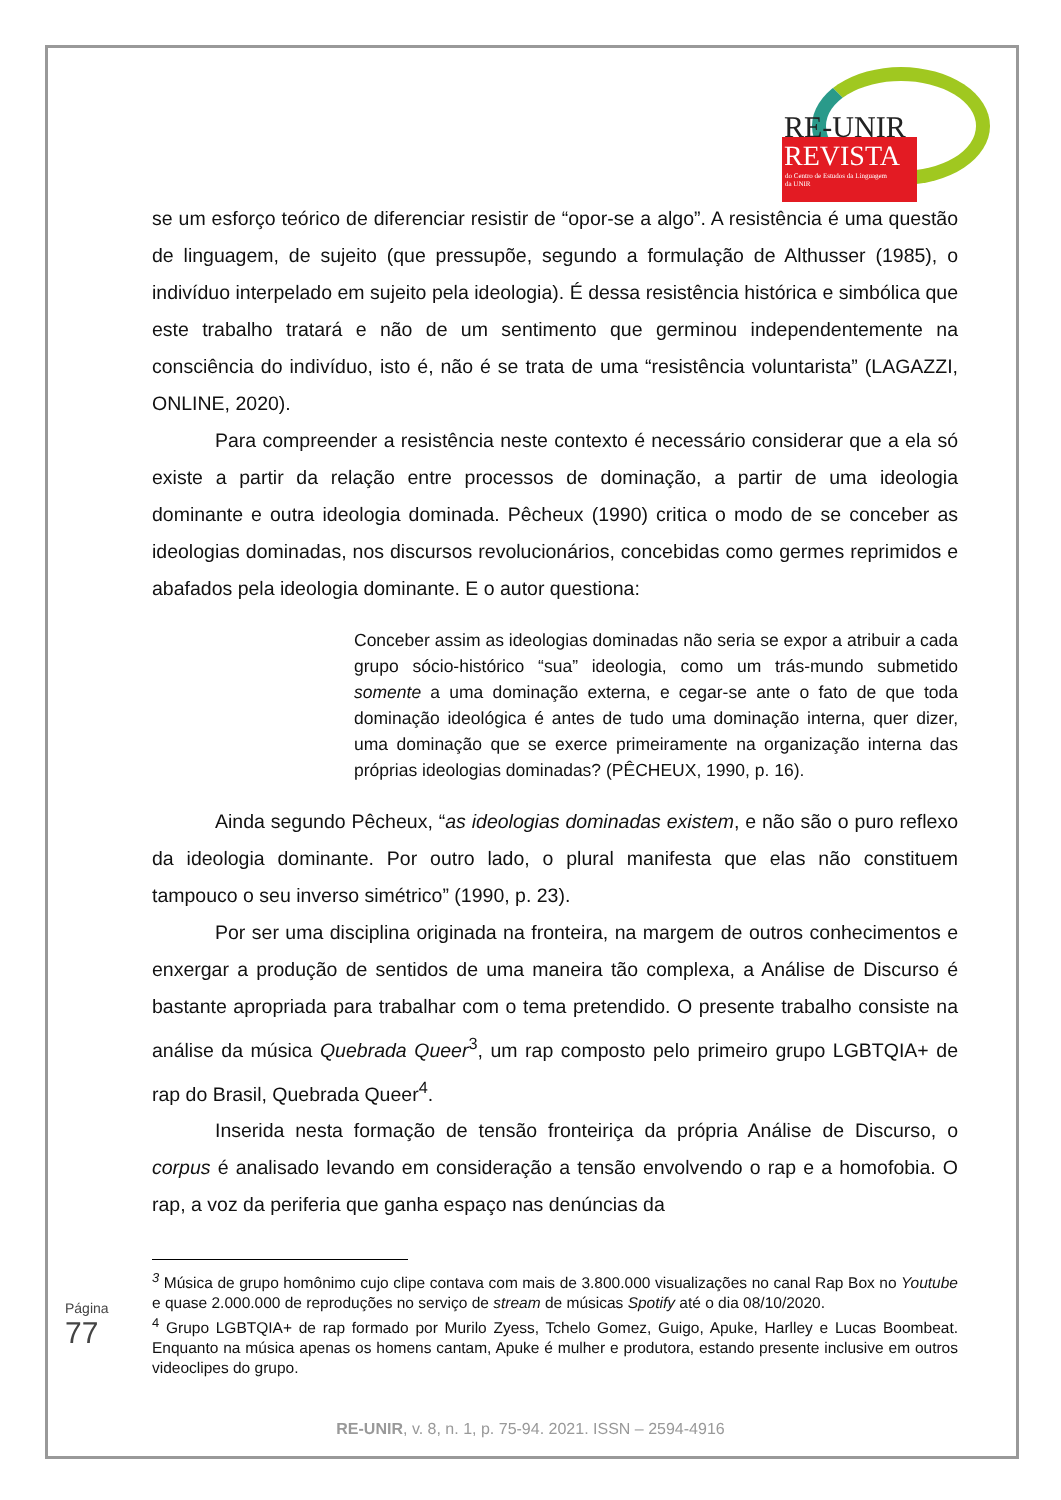RE-UNIR
REVISTA
do Centro de Estudos da Linguagem
da UNIR
se um esforço teórico de diferenciar resistir de “opor-se a algo”. A resistência é uma questão de linguagem, de sujeito (que pressupõe, segundo a formulação de Althusser (1985), o indivíduo interpelado em sujeito pela ideologia). É dessa resistência histórica e simbólica que este trabalho tratará e não de um sentimento que germinou independentemente na consciência do indivíduo, isto é, não é se trata de uma “resistência voluntarista” (LAGAZZI, ONLINE, 2020).
Para compreender a resistência neste contexto é necessário considerar que a ela só existe a partir da relação entre processos de dominação, a partir de uma ideologia dominante e outra ideologia dominada. Pêcheux (1990) critica o modo de se conceber as ideologias dominadas, nos discursos revolucionários, concebidas como germes reprimidos e abafados pela ideologia dominante. E o autor questiona:
Conceber assim as ideologias dominadas não seria se expor a atribuir a cada grupo sócio-histórico “sua” ideologia, como um trás-mundo submetido somente a uma dominação externa, e cegar-se ante o fato de que toda dominação ideológica é antes de tudo uma dominação interna, quer dizer, uma dominação que se exerce primeiramente na organização interna das próprias ideologias dominadas? (PÊCHEUX, 1990, p. 16).
Ainda segundo Pêcheux, “as ideologias dominadas existem, e não são o puro reflexo da ideologia dominante. Por outro lado, o plural manifesta que elas não constituem tampouco o seu inverso simétrico” (1990, p. 23).
Por ser uma disciplina originada na fronteira, na margem de outros conhecimentos e enxergar a produção de sentidos de uma maneira tão complexa, a Análise de Discurso é bastante apropriada para trabalhar com o tema pretendido. O presente trabalho consiste na análise da música Quebrada Queer<sup>3</sup>, um rap composto pelo primeiro grupo LGBTQIA+ de rap do Brasil, Quebrada Queer<sup>4</sup>.
Inserida nesta formação de tensão fronteiriça da própria Análise de Discurso, o corpus é analisado levando em consideração a tensão envolvendo o rap e a homofobia. O rap, a voz da periferia que ganha espaço nas denúncias da
<sup>3</sup> Música de grupo homônimo cujo clipe contava com mais de 3.800.000 visualizações no canal Rap Box no Youtube e quase 2.000.000 de reproduções no serviço de stream de músicas Spotify até o dia 08/10/2020.
<sup>4</sup> Grupo LGBTQIA+ de rap formado por Murilo Zyess, Tchelo Gomez, Guigo, Apuke, Harlley e Lucas Boombeat. Enquanto na música apenas os homens cantam, Apuke é mulher e produtora, estando presente inclusive em outros videoclipes do grupo.
Página 77
RE-UNIR, v. 8, n. 1, p. 75-94. 2021. ISSN – 2594-4916